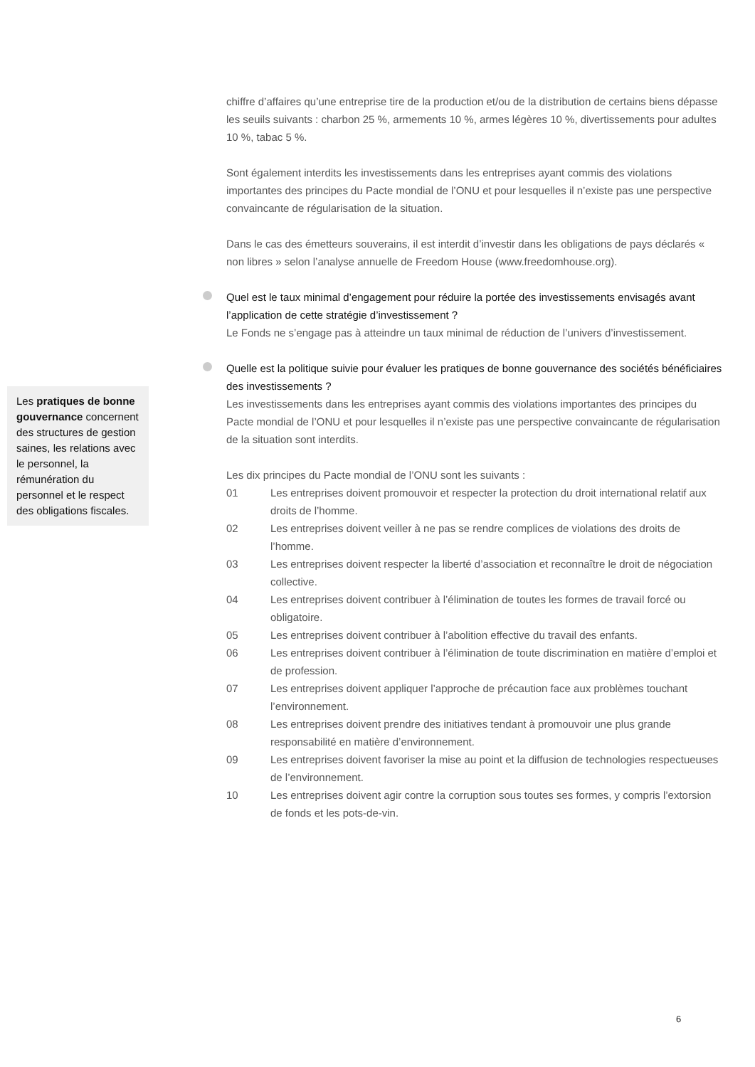chiffre d’affaires qu’une entreprise tire de la production et/ou de la distribution de certains biens dépasse les seuils suivants : charbon 25 %, armements 10 %, armes légères 10 %, divertissements pour adultes 10 %, tabac 5 %.
Sont également interdits les investissements dans les entreprises ayant commis des violations importantes des principes du Pacte mondial de l’ONU et pour lesquelles il n’existe pas une perspective convaincante de régularisation de la situation.
Dans le cas des émetteurs souverains, il est interdit d’investir dans les obligations de pays déclarés « non libres » selon l’analyse annuelle de Freedom House (www.freedomhouse.org).
Quel est le taux minimal d’engagement pour réduire la portée des investissements envisagés avant l’application de cette stratégie d’investissement ?
Le Fonds ne s’engage pas à atteindre un taux minimal de réduction de l’univers d’investissement.
Quelle est la politique suivie pour évaluer les pratiques de bonne gouvernance des sociétés bénéficiaires des investissements ?
Les investissements dans les entreprises ayant commis des violations importantes des principes du Pacte mondial de l’ONU et pour lesquelles il n’existe pas une perspective convaincante de régularisation de la situation sont interdits.
Les dix principes du Pacte mondial de l’ONU sont les suivants :
01 Les entreprises doivent promouvoir et respecter la protection du droit international relatif aux droits de l’homme.
02 Les entreprises doivent veiller à ne pas se rendre complices de violations des droits de l’homme.
03 Les entreprises doivent respecter la liberté d’association et reconnaître le droit de négociation collective.
04 Les entreprises doivent contribuer à l’élimination de toutes les formes de travail forcé ou obligatoire.
05 Les entreprises doivent contribuer à l’abolition effective du travail des enfants.
06 Les entreprises doivent contribuer à l’élimination de toute discrimination en matière d’emploi et de profession.
07 Les entreprises doivent appliquer l’approche de précaution face aux problèmes touchant l’environnement.
08 Les entreprises doivent prendre des initiatives tendant à promouvoir une plus grande responsabilité en matière d’environnement.
09 Les entreprises doivent favoriser la mise au point et la diffusion de technologies respectueuses de l’environnement.
10 Les entreprises doivent agir contre la corruption sous toutes ses formes, y compris l’extorsion de fonds et les pots-de-vin.
Les pratiques de bonne gouvernance concernent des structures de gestion saines, les relations avec le personnel, la rémunération du personnel et le respect des obligations fiscales.
6